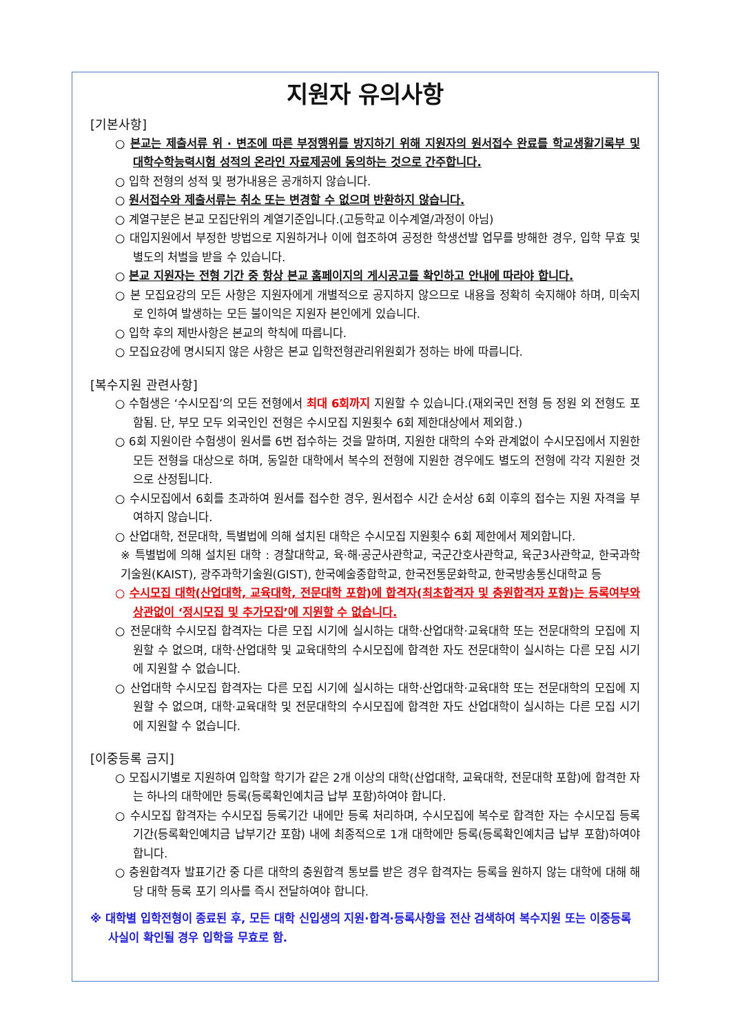지원자 유의사항
[기본사항]
○ 본교는 제출서류 위 · 변조에 따른 부정행위를 방지하기 위해 지원자의 원서접수 완료를 학교생활기록부 및 대학수학능력시험 성적의 온라인 자료제공에 동의하는 것으로 간주합니다.
○ 입학 전형의 성적 및 평가내용은 공개하지 않습니다.
○ 원서접수와 제출서류는 취소 또는 변경할 수 없으며 반환하지 않습니다.
○ 계열구분은 본교 모집단위의 계열기준입니다.(고등학교 이수계열/과정이 아님)
○ 대입지원에서 부정한 방법으로 지원하거나 이에 협조하여 공정한 학생선발 업무를 방해한 경우, 입학 무효 및 별도의 처벌을 받을 수 있습니다.
○ 본교 지원자는 전형 기간 중 항상 본교 홈페이지의 게시공고를 확인하고 안내에 따라야 합니다.
○ 본 모집요강의 모든 사항은 지원자에게 개별적으로 공지하지 않으므로 내용을 정확히 숙지해야 하며, 미숙지로 인하여 발생하는 모든 불이익은 지원자 본인에게 있습니다.
○ 입학 후의 제반사항은 본교의 학칙에 따릅니다.
○ 모집요강에 명시되지 않은 사항은 본교 입학전형관리위원회가 정하는 바에 따릅니다.
[복수지원 관련사항]
○ 수험생은 ‘수시모집’의 모든 전형에서 최대 6회까지 지원할 수 있습니다.(재외국민 전형 등 정원 외 전형도 포함됨. 단, 부모 모두 외국인인 전형은 수시모집 지원횟수 6회 제한대상에서 제외함.)
○ 6회 지원이란 수험생이 원서를 6번 접수하는 것을 말하며, 지원한 대학의 수와 관계없이 수시모집에서 지원한 모든 전형을 대상으로 하며, 동일한 대학에서 복수의 전형에 지원한 경우에도 별도의 전형에 각각 지원한 것으로 산정됩니다.
○ 수시모집에서 6회를 초과하여 원서를 접수한 경우, 원서접수 시간 순서상 6회 이후의 접수는 지원 자격을 부여하지 않습니다.
○ 산업대학, 전문대학, 특별법에 의해 설치된 대학은 수시모집 지원횟수 6회 제한에서 제외합니다.
※ 특별법에 의해 설치된 대학 : 경찰대학교, 육·해·공군사관학교, 국군간호사관학교, 육군3사관학교, 한국과학기술원(KAIST), 광주과학기술원(GIST), 한국예술종합학교, 한국전통문화학교, 한국방송통신대학교 등
○ 수시모집 대학(산업대학, 교육대학, 전문대학 포함)에 합격자(최초합격자 및 충원합격자 포함)는 등록여부와 상관없이 ‘정시모집 및 추가모집’에 지원할 수 없습니다.
○ 전문대학 수시모집 합격자는 다른 모집 시기에 실시하는 대학·산업대학·교육대학 또는 전문대학의 모집에 지원할 수 없으며, 대학·산업대학 및 교육대학의 수시모집에 합격한 자도 전문대학이 실시하는 다른 모집 시기에 지원할 수 없습니다.
○ 산업대학 수시모집 합격자는 다른 모집 시기에 실시하는 대학·산업대학·교육대학 또는 전문대학의 모집에 지원할 수 없으며, 대학·교육대학 및 전문대학의 수시모집에 합격한 자도 산업대학이 실시하는 다른 모집 시기에 지원할 수 없습니다.
[이중등록 금지]
○ 모집시기별로 지원하여 입학할 학기가 같은 2개 이상의 대학(산업대학, 교육대학, 전문대학 포함)에 합격한 자는 하나의 대학에만 등록(등록확인예치금 납부 포함)하여야 합니다.
○ 수시모집 합격자는 수시모집 등록기간 내에만 등록 처리하며, 수시모집에 복수로 합격한 자는 수시모집 등록기간(등록확인예치금 납부기간 포함) 내에 최종적으로 1개 대학에만 등록(등록확인예치금 납부 포함)하여야 합니다.
○ 충원합격자 발표기간 중 다른 대학의 충원합격 통보를 받은 경우 합격자는 등록을 원하지 않는 대학에 대해 해당 대학 등록 포기 의사를 즉시 전달하여야 합니다.
※ 대학별 입학전형이 종료된 후, 모든 대학 신입생의 지원·합격·등록사항을 전산 검색하여 복수지원 또는 이중등록 사실이 확인될 경우 입학을 무효로 함.